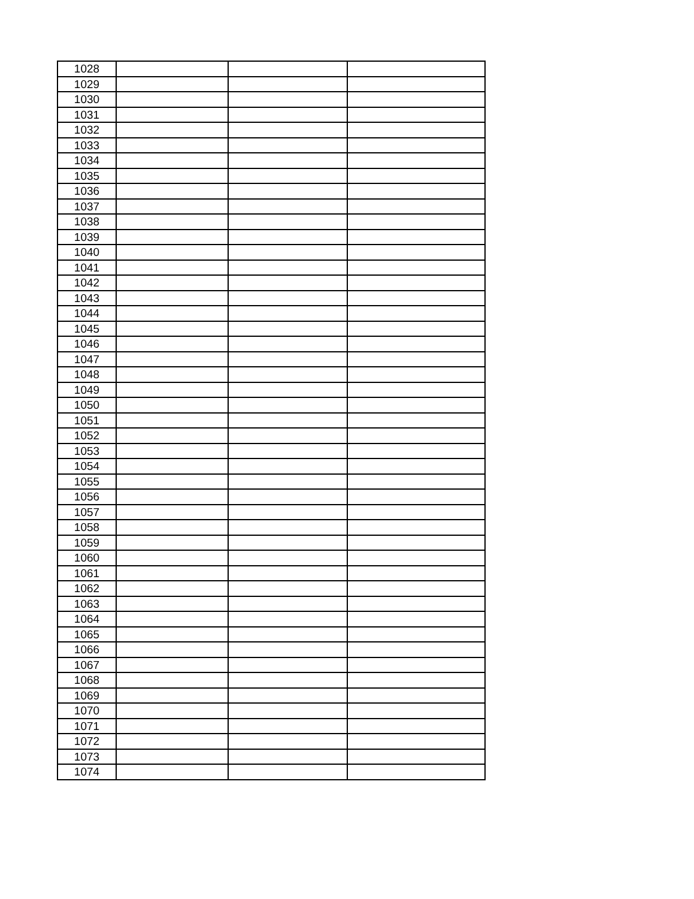| 1028 | | | |
| 1029 | | | |
| 1030 | | | |
| 1031 | | | |
| 1032 | | | |
| 1033 | | | |
| 1034 | | | |
| 1035 | | | |
| 1036 | | | |
| 1037 | | | |
| 1038 | | | |
| 1039 | | | |
| 1040 | | | |
| 1041 | | | |
| 1042 | | | |
| 1043 | | | |
| 1044 | | | |
| 1045 | | | |
| 1046 | | | |
| 1047 | | | |
| 1048 | | | |
| 1049 | | | |
| 1050 | | | |
| 1051 | | | |
| 1052 | | | |
| 1053 | | | |
| 1054 | | | |
| 1055 | | | |
| 1056 | | | |
| 1057 | | | |
| 1058 | | | |
| 1059 | | | |
| 1060 | | | |
| 1061 | | | |
| 1062 | | | |
| 1063 | | | |
| 1064 | | | |
| 1065 | | | |
| 1066 | | | |
| 1067 | | | |
| 1068 | | | |
| 1069 | | | |
| 1070 | | | |
| 1071 | | | |
| 1072 | | | |
| 1073 | | | |
| 1074 | | | |